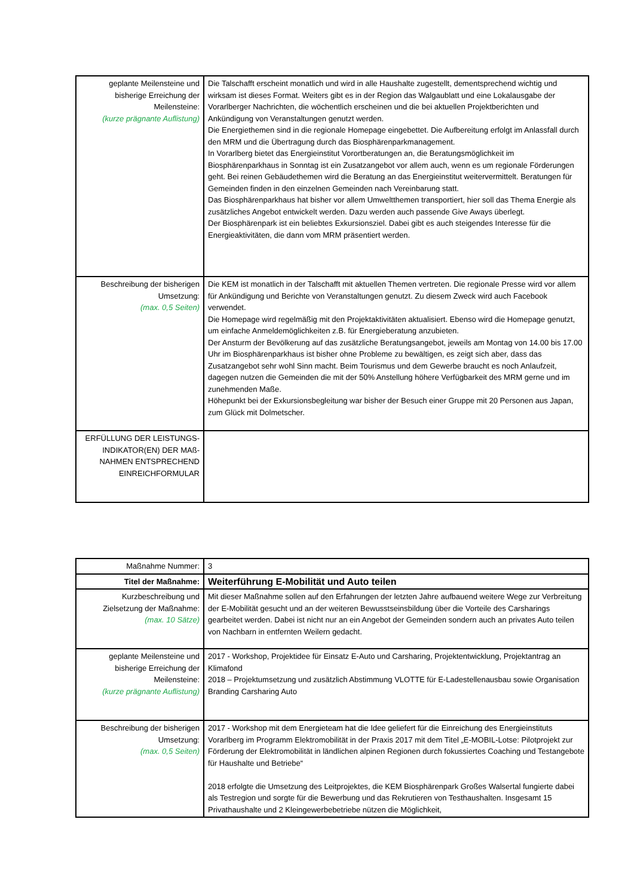| geplante Meilensteine und bisherige Erreichung der Meilensteine: (kurze prägnante Auflistung) | Die Talschafft erscheint monatlich und wird in alle Haushalte zugestellt, dementsprechend wichtig und wirksam ist dieses Format. Weiters gibt es in der Region das Walgaublatt und eine Lokalausgabe der Vorarlberger Nachrichten, die wöchentlich erscheinen und die bei aktuellen Projektberichten und Ankündigung von Veranstaltungen genutzt werden. Die Energiethemen sind in die regionale Homepage eingebettet. Die Aufbereitung erfolgt im Anlassfall durch den MRM und die Übertragung durch das Biosphärenparkmanagement. In Vorarlberg bietet das Energieinstitut Vorortberatungen an, die Beratungsmöglichkeit im Biosphärenparkhaus in Sonntag ist ein Zusatzangebot vor allem auch, wenn es um regionale Förderungen geht. Bei reinen Gebäudethemen wird die Beratung an das Energieinstitut weitervermittelt. Beratungen für Gemeinden finden in den einzelnen Gemeinden nach Vereinbarung statt. Das Biosphärenparkhaus hat bisher vor allem Umweltthemen transportiert, hier soll das Thema Energie als zusätzliches Angebot entwickelt werden. Dazu werden auch passende Give Aways überlegt. Der Biosphärenpark ist ein beliebtes Exkursionsziel. Dabei gibt es auch steigendes Interesse für die Energieaktivitäten, die dann vom MRM präsentiert werden. |
| Beschreibung der bisherigen Umsetzung: (max. 0,5 Seiten) | Die KEM ist monatlich in der Talschafft mit aktuellen Themen vertreten. Die regionale Presse wird vor allem für Ankündigung und Berichte von Veranstaltungen genutzt. Zu diesem Zweck wird auch Facebook verwendet. Die Homepage wird regelmäßig mit den Projektaktivitäten aktualisiert. Ebenso wird die Homepage genutzt, um einfache Anmeldemöglichkeiten z.B. für Energieberatung anzubieten. Der Ansturm der Bevölkerung auf das zusätzliche Beratungsangebot, jeweils am Montag von 14.00 bis 17.00 Uhr im Biosphärenparkhaus ist bisher ohne Probleme zu bewältigen, es zeigt sich aber, dass das Zusatzangebot sehr wohl Sinn macht. Beim Tourismus und dem Gewerbe braucht es noch Anlaufzeit, dagegen nutzen die Gemeinden die mit der 50% Anstellung höhere Verfügbarkeit des MRM gerne und im zunehmenden Maße. Höhepunkt bei der Exkursionsbegleitung war bisher der Besuch einer Gruppe mit 20 Personen aus Japan, zum Glück mit Dolmetscher. |
| ERFÜLLUNG DER LEISTUNGS-INDIKATOR(EN) DER MAß-NAHMEN ENTSPRECHEND EINREICHFORMULAR | |
| Maßnahme Nummer: | 3 |
| Titel der Maßnahme: | Weiterführung E-Mobilität und Auto teilen |
| Kurzbeschreibung und Zielsetzung der Maßnahme: (max. 10 Sätze) | Mit dieser Maßnahme sollen auf den Erfahrungen der letzten Jahre aufbauend weitere Wege zur Verbreitung der E-Mobilität gesucht und an der weiteren Bewusstseinsbildung über die Vorteile des Carsharings gearbeitet werden. Dabei ist nicht nur an ein Angebot der Gemeinden sondern auch an privates Auto teilen von Nachbarn in entfernten Weilern gedacht. |
| geplante Meilensteine und bisherige Erreichung der Meilensteine: (kurze prägnante Auflistung) | 2017 - Workshop, Projektidee für Einsatz E-Auto und Carsharing, Projektentwicklung, Projektantrag an Klimafond 2018 – Projektumsetzung und zusätzlich Abstimmung VLOTTE für E-Ladestellenausbau sowie Organisation Branding Carsharing Auto |
| Beschreibung der bisherigen Umsetzung: (max. 0,5 Seiten) | 2017 - Workshop mit dem Energieteam hat die Idee geliefert für die Einreichung des Energieinstituts Vorarlberg im Programm Elektromobilität in der Praxis 2017 mit dem Titel „E-MOBIL-Lotse: Pilotprojekt zur Förderung der Elektromobilität in ländlichen alpinen Regionen durch fokussiertes Coaching und Testangebote für Haushalte und Betriebe“ 2018 erfolgte die Umsetzung des Leitprojektes, die KEM Biosphärenpark Großes Walsertal fungierte dabei als Testregion und sorgte für die Bewerbung und das Rekrutieren von Testhaushalten. Insgesamt 15 Privathaushalte und 2 Kleingewerbebetriebe nützen die Möglichkeit, |